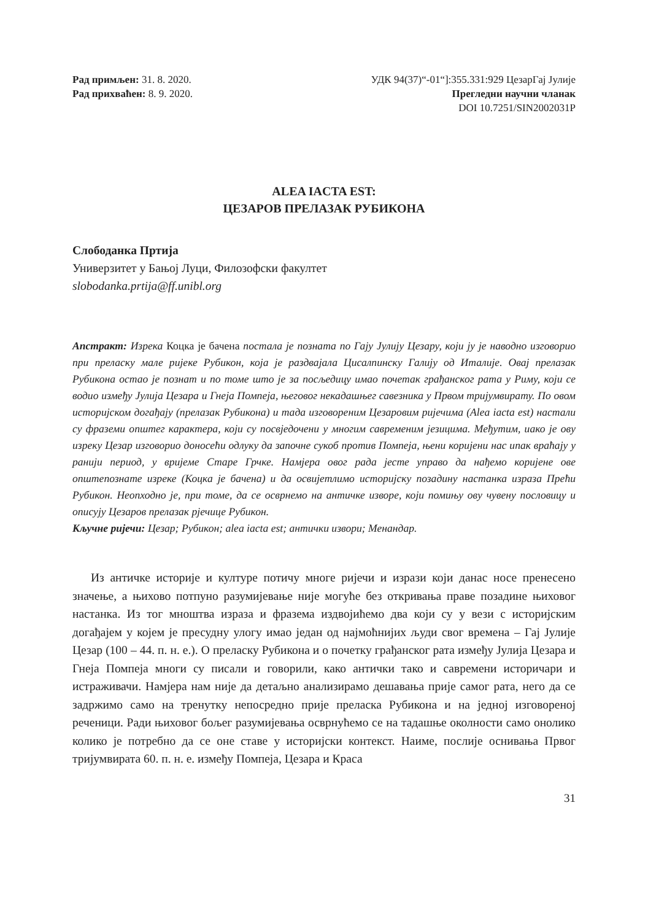Рад примљен: 31. 8. 2020.
Рад прихваћен: 8. 9. 2020.
УДК 94(37)“-01“]:355.331:929 ЦезарГај Јулије
Прегледни научни чланак
DOI 10.7251/SIN2002031P
ALEA IACTA EST:
ЦЕЗАРОВ ПРЕЛАЗАК РУБИКОНА
Слободанка Пртија
Универзитет у Бањој Луци, Филозофски факултет
slobodanka.prtija@ff.unibl.org
Апстракт: Изрека Коцка је бачена постала је позната по Гају Јулију Цезару, који ју је наводно изговорио при преласку мале ријеке Рубикон, која је раздвајала Цисалпинску Галију од Италије. Овај прелазак Рубикона остао је познат и по томе што је за посљедицу имао почетак грађанског рата у Риму, који се водио између Јулија Цезара и Гнеја Помпеја, његовог некадашњег савезника у Првом тријумвирату. По овом историјском догађају (прелазак Рубикона) и тада изговореним Цезаровим ријечима (Alea iacta est) настали су фраземи општег карактера, који су посвједочени у многим савременим језицима. Међутим, иако је ову изреку Цезар изговорио доносећи одлуку да започне сукоб против Помпеја, њени коријени нас ипак враћају у ранији период, у вријеме Старе Грчке. Намјера овог рада јесте управо да нађемо коријене ове општепознате изреке (Коцка је бачена) и да освијетлимо историјску позадину настанка израза Прећи Рубикон. Неопходно је, при томе, да се осврнемо на античке изворе, који помињу ову чувену пословицу и описују Цезаров прелазак рјечице Рубикон.
Кључне ријечи: Цезар; Рубикон; alea iacta est; антички извори; Менандар.
Из античке историје и културе потичу многе ријечи и изрази који данас носе пренесено значење, а њихово потпуно разумијевање није могуће без откривања праве позадине њиховог настанка. Из тог мноштва израза и фразема издвојићемо два који су у вези с историјским догађајем у којем је пресудну улогу имао један од најмоћнијих људи свог времена – Гај Јулије Цезар (100 – 44. п. н. е.). О преласку Рубикона и о почетку грађанског рата између Јулија Цезара и Гнеја Помпеја многи су писали и говорили, како антички тако и савремени историчари и истраживачи. Намјера нам није да детаљно анализирамо дешавања прије самог рата, него да се задржимо само на тренутку непосредно прије преласка Рубикона и на једној изговореној реченици. Ради њиховог бољег разумијевања осврнућемо се на тадашње околности само онолико колико је потребно да се оне ставе у историјски контекст. Наиме, послије оснивања Првог тријумвирата 60. п. н. е. између Помпеја, Цезара и Краса
31